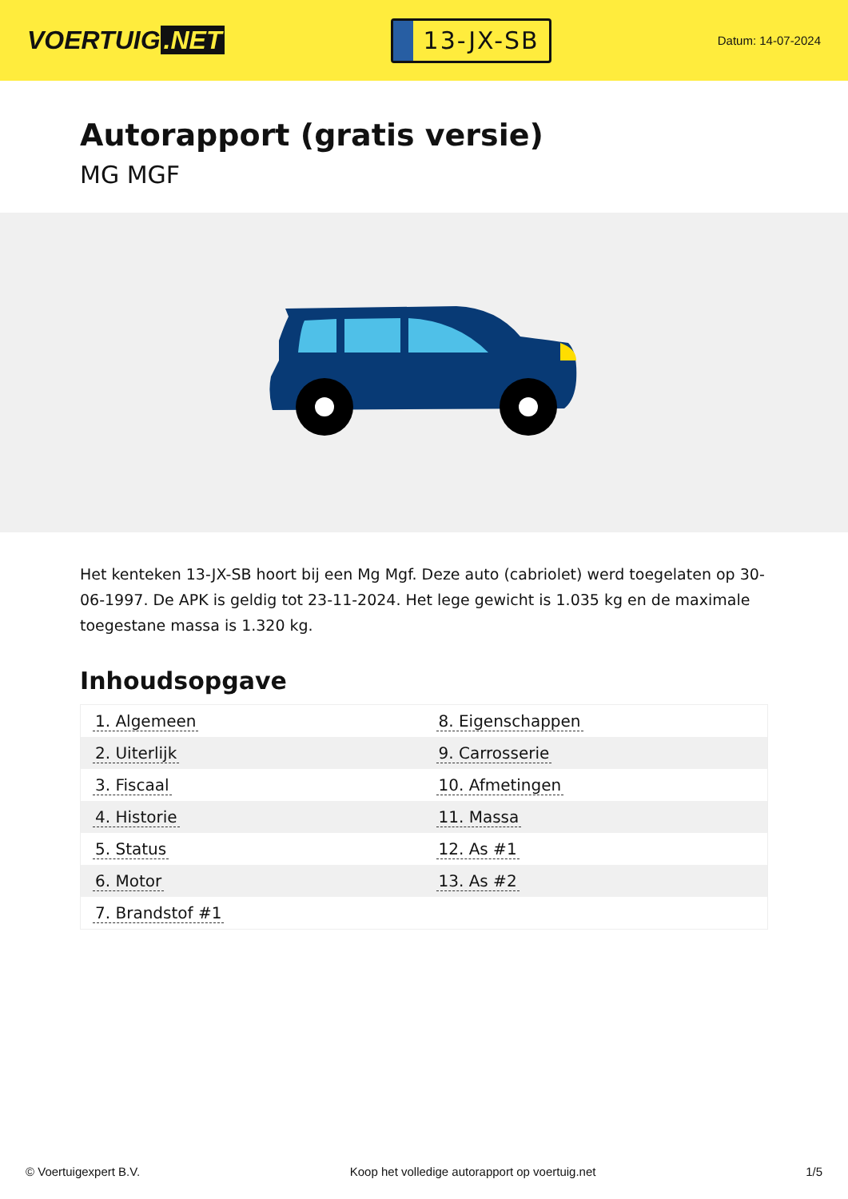VOERTUIG.NET
13-JX-SB
Datum: 14-07-2024
Autorapport (gratis versie)
MG MGF
Het kenteken 13-JX-SB hoort bij een Mg Mgf. Deze auto (cabriolet) werd toegelaten op 30-06-1997. De APK is geldig tot 23-11-2024. Het lege gewicht is 1.035 kg en de maximale toegestane massa is 1.320 kg.
Inhoudsopgave
| 1. Algemeen | 8. Eigenschappen |
| 2. Uiterlijk | 9. Carrosserie |
| 3. Fiscaal | 10. Afmetingen |
| 4. Historie | 11. Massa |
| 5. Status | 12. As #1 |
| 6. Motor | 13. As #2 |
| 7. Brandstof #1 | |
© Voertuigexpert B.V. Koop het volledige autorapport op voertuig.net 1/5